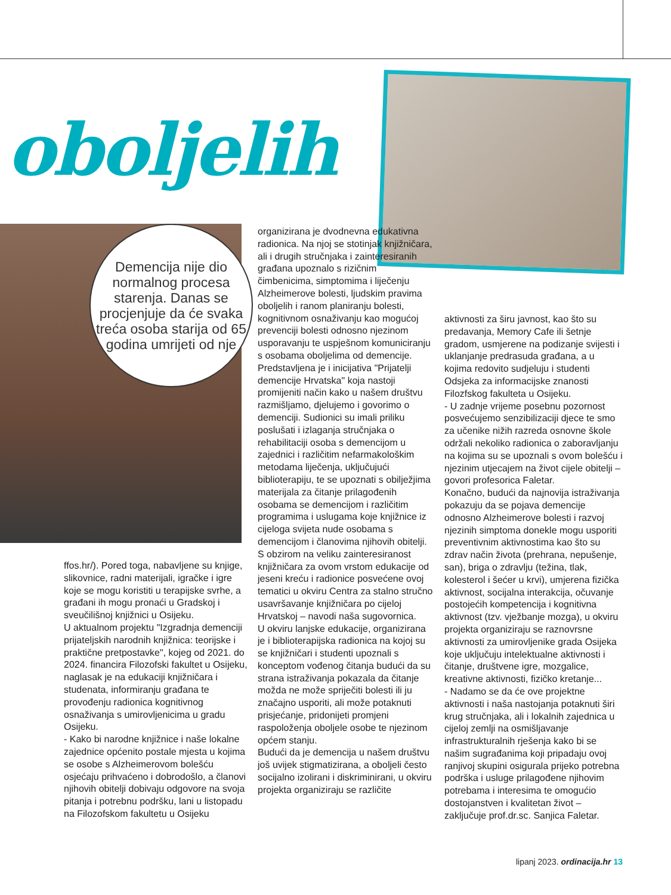oboljelih
Demencija nije dio normalnog procesa starenja. Danas se procjenjuje da će svaka treća osoba starija od 65 godina umrijeti od nje
ffos.hr/). Pored toga, nabavljene su knjige, slikovnice, radni materijali, igračke i igre koje se mogu koristiti u terapijske svrhe, a građani ih mogu pronaći u Gradskoj i sveučilišnoj knjižnici u Osijeku.
U aktualnom projektu "Izgradnja demenciji prijateljskih narodnih knjižnica: teorijske i praktične pretpostavke", kojeg od 2021. do 2024. financira Filozofski fakultet u Osijeku, naglasak je na edukaciji knjižničara i studenata, informiranju građana te provođenju radionica kognitivnog osnaživanja s umirovljenicima u gradu Osijeku.
- Kako bi narodne knjižnice i naše lokalne zajednice općenito postale mjesta u kojima se osobe s Alzheimerovom bolešću osjećaju prihvaćeno i dobrodošlo, a članovi njihovih obitelji dobivaju odgovore na svoja pitanja i potrebnu podršku, lani u listopadu na Filozofskom fakultetu u Osijeku
organizirana je dvodnevna edukativna radionica. Na njoj se stotinjak knjižničara, ali i drugih stručnjaka i zainteresiranih građana upoznalo s rizičnim čimbenicima, simptomima i liječenju Alzheimerove bolesti, ljudskim pravima oboljelih i ranom planiranju bolesti, kognitivnom osnaživanju kao mogućoj prevenciji bolesti odnosno njezinom usporavanju te uspješnom komuniciranju s osobama oboljelima od demencije. Predstavljena je i inicijativa "Prijatelji demencije Hrvatska" koja nastoji promijeniti način kako u našem društvu razmišljamo, djelujemo i govorimo o demenciji. Sudionici su imali priliku poslušati i izlaganja stručnjaka o rehabilitaciji osoba s demencijom u zajednici i različitim nefarmakološkim metodama liječenja, uključujući biblioterapiju, te se upoznati s obilježjima materijala za čitanje prilagođenih osobama se demencijom i različitim programima i uslugama koje knjižnice iz cijeloga svijeta nude osobama s demencijom i članovima njihovih obitelji. S obzirom na veliku zainteresiranost knjižničara za ovom vrstom edukacije od jeseni kreću i radionice posvećene ovoj tematici u okviru Centra za stalno stručno usavršavanje knjižničara po cijeloj Hrvatskoj – navodi naša sugovornica.
U okviru lanjske edukacije, organizirana je i biblioterapijska radionica na kojoj su se knjižničari i studenti upoznali s konceptom vođenog čitanja budući da su strana istraživanja pokazala da čitanje možda ne može spriječiti bolesti ili ju značajno usporiti, ali može potaknuti prisjećanje, pridonijeti promjeni raspoloženja oboljele osobe te njezinom općem stanju.
Budući da je demencija u našem društvu još uvijek stigmatizirana, a oboljeli često socijalno izolirani i diskriminirani, u okviru projekta organiziraju se različite
aktivnosti za širu javnost, kao što su predavanja, Memory Cafe ili šetnje gradom, usmjerene na podizanje svijesti i uklanjanje predrasuda građana, a u kojima redovito sudjeluju i studenti Odsjeka za informacijske znanosti Filozfskog fakulteta u Osijeku.
- U zadnje vrijeme posebnu pozornost posvećujemo senzibilizaciji djece te smo za učenike nižih razreda osnovne škole održali nekoliko radionica o zaboravljanju na kojima su se upoznali s ovom bolešću i njezinim utjecajem na život cijele obitelji – govori profesorica Faletar.
Konačno, budući da najnovija istraživanja pokazuju da se pojava demencije odnosno Alzheimerove bolesti i razvoj njezinih simptoma donekle mogu usporiti preventivnim aktivnostima kao što su zdrav način života (prehrana, nepušenje, san), briga o zdravlju (težina, tlak, kolesterol i šećer u krvi), umjerena fizička aktivnost, socijalna interakcija, očuvanje postojećih kompetencija i kognitivna aktivnost (tzv. vježbanje mozga), u okviru projekta organiziraju se raznovrsne aktivnosti za umirovljenike grada Osijeka koje uključuju intelektualne aktivnosti i čitanje, društvene igre, mozgalice, kreativne aktivnosti, fizičko kretanje...
- Nadamo se da će ove projektne aktivnosti i naša nastojanja potaknuti širi krug stručnjaka, ali i lokalnih zajednica u cijeloj zemlji na osmišljavanje infrastrukturalnih rješenja kako bi se našim sugrađanima koji pripadaju ovoj ranjivoj skupini osigurala prijeko potrebna podrška i usluge prilagođene njihovim potrebama i interesima te omogućio dostojanstven i kvalitetan život – zaključuje prof.dr.sc. Sanjica Faletar.
lipanj 2023. ordinacija.hr 13